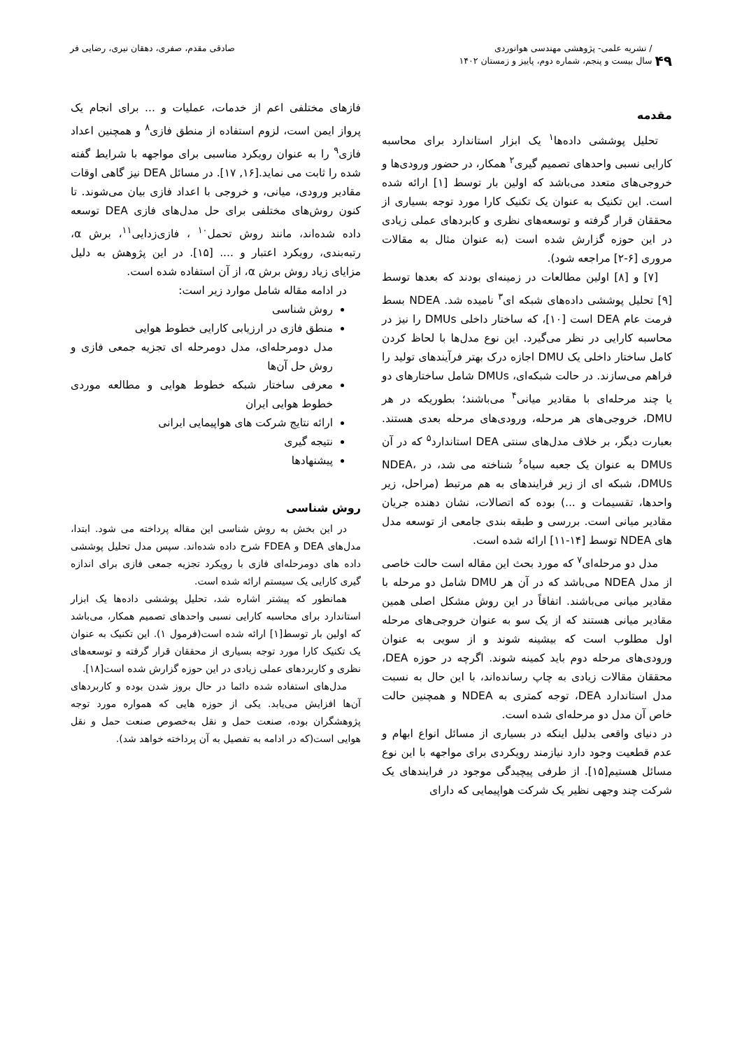۴۹
/ نشریه علمی- پژوهشی مهندسی هوانوردی
سال بیست و پنجم، شماره دوم، پاییز و زمستان ۱۴۰۲
صادقی مقدم، صفری، دهقان نیری، رضایی فر
مقدمه
تحلیل پوششی داده‌ها<sup>۱</sup> یک ابزار استاندارد برای محاسبه کارایی نسبی واحدهای تصمیم گیری<sup>۲</sup> همکار، در حضور ورودی‌ها و خروجی‌های متعدد می‌باشد که اولین بار توسط [۱] ارائه شده است. این تکنیک به عنوان یک تکنیک کارا مورد توجه بسیاری از محققان قرار گرفته و توسعه‌های نظری و کابردهای عملی زیادی در این حوزه گزارش شده است (به عنوان مثال به مقالات مروری [۶-۲] مراجعه شود).
[۷] و [۸] اولین مطالعات در زمینه‌ای بودند که بعدها توسط [۹] تحلیل پوششی داده‌های شبکه ای<sup>۳</sup> نامیده شد. NDEA بسط فرمت عام DEA است [۱۰]، که ساختار داخلی DMUs را نیز در محاسبه کارایی در نظر می‌گیرد. این نوع مدل‌ها با لحاظ کردن کامل ساختار داخلی یک DMU اجازه درک بهتر فرآیندهای تولید را فراهم می‌سازند. در حالت شبکه‌ای، DMUs شامل ساختارهای دو یا چند مرحله‌ای با مقادیر میانی<sup>۴</sup> می‌باشند؛ بطوریکه در هر DMU، خروجی‌های هر مرحله، ورودی‌های مرحله بعدی هستند. بعبارت دیگر، بر خلاف مدل‌های سنتی DEA استاندارد<sup>۵</sup> که در آن DMUs به عنوان یک جعبه سیاه<sup>۶</sup> شناخته می شد، در NDEA، DMUs، شبکه ای از زیر فرایندهای به هم مرتبط (مراحل، زیر واحدها، تقسیمات و ...) بوده که اتصالات، نشان دهنده جریان مقادیر میانی است. بررسی و طبقه بندی جامعی از توسعه مدل های NDEA توسط [۱۴-۱۱] ارائه شده است.
مدل دو مرحله‌ای<sup>۷</sup> که مورد بحث این مقاله است حالت خاصی از مدل NDEA می‌باشد که در آن هر DMU شامل دو مرحله با مقادیر میانی می‌باشند. اتفاقاً در این روش مشکل اصلی همین مقادیر میانی هستند که از یک سو به عنوان خروجی‌های مرحله اول مطلوب است که بیشینه شوند و از سویی به عنوان ورودی‌های مرحله دوم باید کمینه شوند. اگرچه در حوزه DEA، محققان مقالات زیادی به چاپ رسانده‌اند، با این حال به نسبت مدل استاندارد DEA، توجه کمتری به NDEA و همچنین حالت خاص آن مدل دو مرحله‌ای شده است.
در دنیای واقعی بدلیل اینکه در بسیاری از مسائل انواع ابهام و عدم قطعیت وجود دارد نیازمند رویکردی برای مواجهه با این نوع مسائل هستیم[۱۵]. از طرفی پیچیدگی موجود در فرایندهای یک شرکت چند وجهی نظیر یک شرکت هواپیمایی که دارای
فازهای مختلفی اعم از خدمات، عملیات و ... برای انجام یک پرواز ایمن است، لزوم استفاده از منطق فازی<sup>۸</sup> و همچنین اعداد فازی<sup>۹</sup> را به عنوان رویکرد مناسبی برای مواجهه با شرایط گفته شده را ثابت می نماید.[۱۶, ۱۷]. در مسائل DEA نیز گاهی اوقات مقادیر ورودی، میانی، و خروجی با اعداد فازی بیان می‌شوند. تا کنون روش‌های مختلفی برای حل مدل‌های فازی DEA توسعه داده شده‌اند، مانند روش تحمل<sup>۱۰</sup> ، فازی‌زدایی<sup>۱۱</sup>، برش α، رتبه‌بندی، رویکرد اعتبار و .... [۱۵]. در این پژوهش به دلیل مزایای زیاد روش برش α، از آن استفاده شده است.
در ادامه مقاله شامل موارد زیر است:
روش شناسی
منطق فازی در ارزیابی کارایی خطوط هوایی
مدل دومرحله‌ای، مدل دومرحله ای تجزیه جمعی فازی و روش حل آن‌ها
معرفی ساختار شبکه خطوط هوایی و مطالعه موردی خطوط هوایی ایران
ارائه نتایج شرکت های هواپیمایی ایرانی
نتیجه گیری
پیشنهادها
روش شناسی
در این بخش به روش شناسی این مقاله پرداخته می شود. ابتدا، مدل‌های DEA و FDEA شرح داده شده‌اند. سپس مدل تحلیل پوششی داده های دومرحله‌ای فازی با رویکرد تجزیه جمعی فازی برای اندازه گیری کارایی یک سیستم ارائه شده است.
همانطور که پیشتر اشاره شد، تحلیل پوششی داده‌ها یک ابزار استاندارد برای محاسبه کارایی نسبی واحدهای تصمیم همکار، می‌باشد که اولین بار توسط[۱] ارائه شده است(فرمول ۱). این تکنیک به عنوان یک تکنیک کارا مورد توجه بسیاری از محققان قرار گرفته و توسعه‌های نظری و کاربردهای عملی زیادی در این حوزه گزارش شده است[۱۸].
مدل‌های استفاده شده دائما در حال بروز شدن بوده و کاربردهای آن‌ها افزایش می‌یابد. یکی از حوزه هایی که همواره مورد توجه پژوهشگران بوده، صنعت حمل و نقل به‌خصوص صنعت حمل و نقل هوایی است(که در ادامه به تفصیل به آن پرداخته خواهد شد).